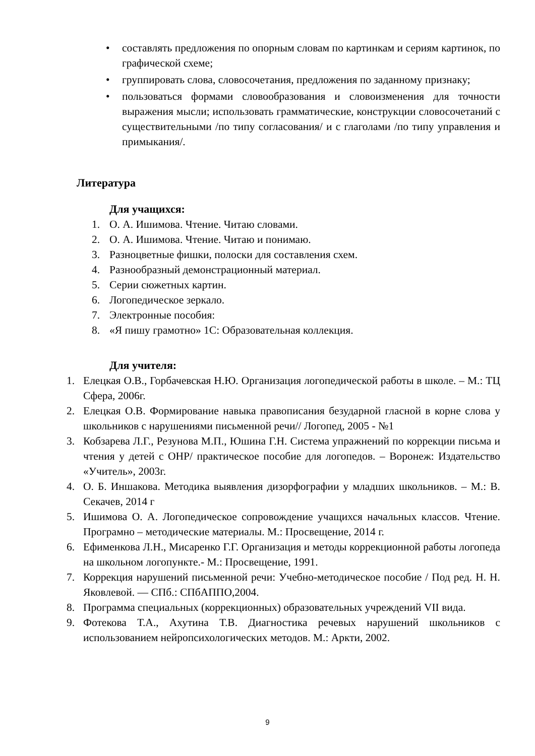• составлять предложения по опорным словам по картинкам и сериям картинок, по графической схеме;
• группировать слова, словосочетания, предложения по заданному признаку;
• пользоваться формами словообразования и словоизменения для точности выражения мысли; использовать грамматические, конструкции словосочетаний с существительными /по типу согласования/ и с глаголами /по типу управления и примыкания/.
Литература
Для учащихся:
1. О. А. Ишимова. Чтение. Читаю словами.
2. О. А. Ишимова. Чтение. Читаю и понимаю.
3. Разноцветные фишки, полоски для составления схем.
4. Разнообразный демонстрационный материал.
5. Серии сюжетных картин.
6. Логопедическое зеркало.
7. Электронные пособия:
8. «Я пишу грамотно» 1С: Образовательная коллекция.
Для учителя:
1. Елецкая О.В., Горбачевская Н.Ю. Организация логопедической работы в школе. – М.: ТЦ Сфера, 2006г.
2. Елецкая О.В. Формирование навыка правописания безударной гласной в корне слова у школьников с нарушениями письменной речи// Логопед, 2005 - №1
3. Кобзарева Л.Г., Резунова М.П., Юшина Г.Н. Система упражнений по коррекции письма и чтения у детей с ОНР/ практическое пособие для логопедов. – Воронеж: Издательство «Учитель», 2003г.
4. О. Б. Иншакова. Методика выявления дизорфографии у младших школьников. – М.: В. Секачев, 2014 г
5. Ишимова О. А. Логопедическое сопровождение учащихся начальных классов. Чтение. Програмно – методические материалы. М.: Просвещение, 2014 г.
6. Ефименкова Л.Н., Мисаренко Г.Г. Организация и методы коррекционной работы логопеда на школьном логопункте.- М.: Просвещение, 1991.
7. Коррекция нарушений письменной речи: Учебно-методическое пособие / Под ред. Н. Н. Яковлевой. — СПб.: СПбАППО,2004.
8. Программа специальных (коррекционных) образовательных учреждений VII вида.
9. Фотекова Т.А., Ахутина Т.В. Диагностика речевых нарушений школьников с использованием нейропсихологических методов. М.: Аркти, 2002.
9